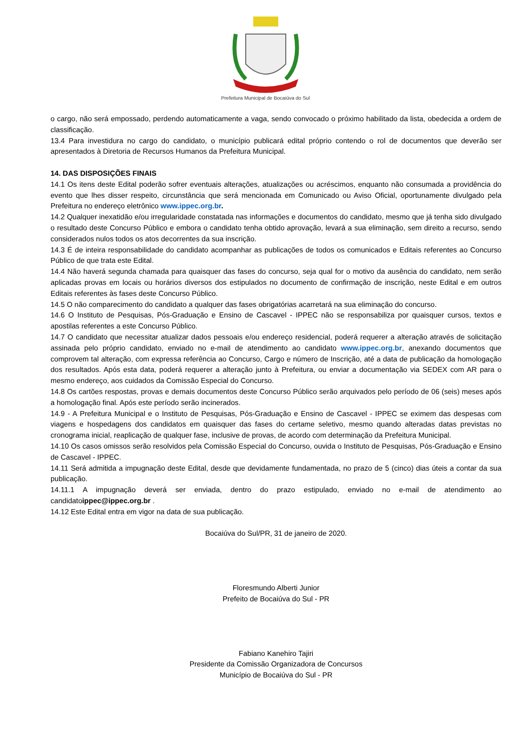Prefeitura Municipal de Bocaiúva do Sul
o cargo, não será empossado, perdendo automaticamente a vaga, sendo convocado o próximo habilitado da lista, obedecida a ordem de classificação.
13.4 Para investidura no cargo do candidato, o município publicará edital próprio contendo o rol de documentos que deverão ser apresentados à Diretoria de Recursos Humanos da Prefeitura Municipal.
14. DAS DISPOSIÇÕES FINAIS
14.1 Os itens deste Edital poderão sofrer eventuais alterações, atualizações ou acréscimos, enquanto não consumada a providência do evento que lhes disser respeito, circunstância que será mencionada em Comunicado ou Aviso Oficial, oportunamente divulgado pela Prefeitura no endereço eletrônico www.ippec.org.br.
14.2 Qualquer inexatidão e/ou irregularidade constatada nas informações e documentos do candidato, mesmo que já tenha sido divulgado o resultado deste Concurso Público e embora o candidato tenha obtido aprovação, levará a sua eliminação, sem direito a recurso, sendo considerados nulos todos os atos decorrentes da sua inscrição.
14.3 É de inteira responsabilidade do candidato acompanhar as publicações de todos os comunicados e Editais referentes ao Concurso Público de que trata este Edital.
14.4 Não haverá segunda chamada para quaisquer das fases do concurso, seja qual for o motivo da ausência do candidato, nem serão aplicadas provas em locais ou horários diversos dos estipulados no documento de confirmação de inscrição, neste Edital e em outros Editais referentes às fases deste Concurso Público.
14.5 O não comparecimento do candidato a qualquer das fases obrigatórias acarretará na sua eliminação do concurso.
14.6 O Instituto de Pesquisas, Pós-Graduação e Ensino de Cascavel - IPPEC não se responsabiliza por quaisquer cursos, textos e apostilas referentes a este Concurso Público.
14.7 O candidato que necessitar atualizar dados pessoais e/ou endereço residencial, poderá requerer a alteração através de solicitação assinada pelo próprio candidato, enviado no e-mail de atendimento ao candidato www.ippec.org.br, anexando documentos que comprovem tal alteração, com expressa referência ao Concurso, Cargo e número de Inscrição, até a data de publicação da homologação dos resultados. Após esta data, poderá requerer a alteração junto à Prefeitura, ou enviar a documentação via SEDEX com AR para o mesmo endereço, aos cuidados da Comissão Especial do Concurso.
14.8 Os cartões respostas, provas e demais documentos deste Concurso Público serão arquivados pelo período de 06 (seis) meses após a homologação final. Após este período serão incinerados.
14.9 - A Prefeitura Municipal e o Instituto de Pesquisas, Pós-Graduação e Ensino de Cascavel - IPPEC se eximem das despesas com viagens e hospedagens dos candidatos em quaisquer das fases do certame seletivo, mesmo quando alteradas datas previstas no cronograma inicial, reaplicação de qualquer fase, inclusive de provas, de acordo com determinação da Prefeitura Municipal.
14.10 Os casos omissos serão resolvidos pela Comissão Especial do Concurso, ouvida o Instituto de Pesquisas, Pós-Graduação e Ensino de Cascavel - IPPEC.
14.11 Será admitida a impugnação deste Edital, desde que devidamente fundamentada, no prazo de 5 (cinco) dias úteis a contar da sua publicação.
14.11.1 A impugnação deverá ser enviada, dentro do prazo estipulado, enviado no e-mail de atendimento ao candidatoippec@ippec.org.br .
14.12 Este Edital entra em vigor na data de sua publicação.
Bocaiúva do Sul/PR, 31 de janeiro de 2020.
Floresmundo Alberti Junior
Prefeito de Bocaiúva do Sul - PR
Fabiano Kanehiro Tajiri
Presidente da Comissão Organizadora de Concursos
Município de Bocaiúva do Sul - PR